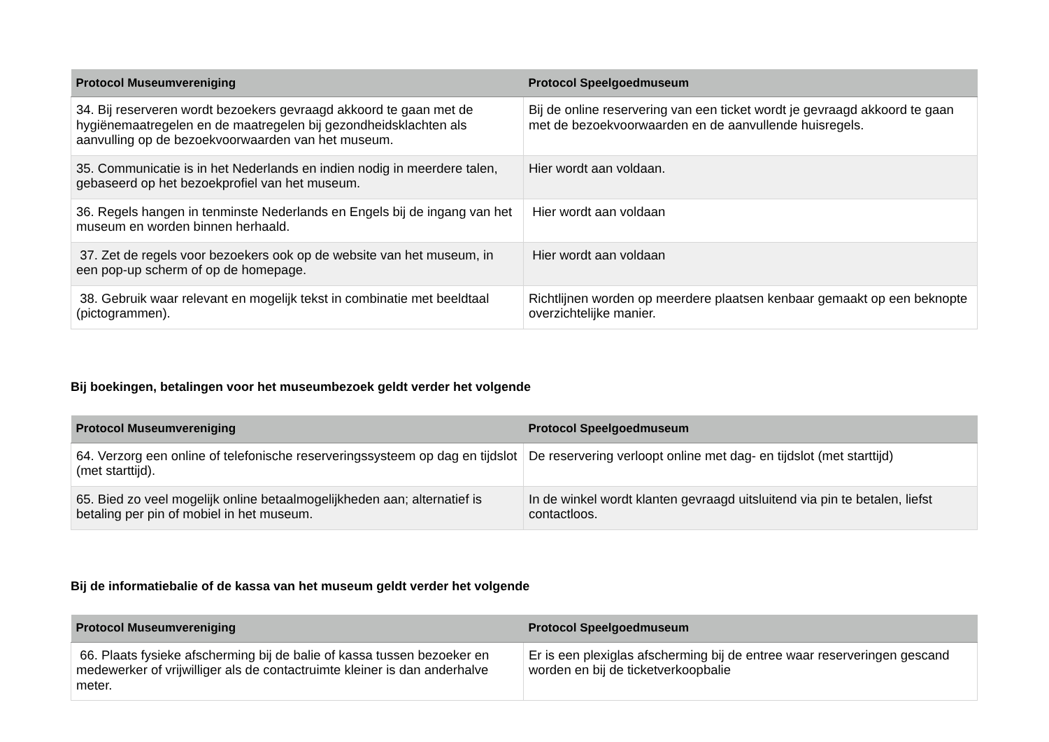| Protocol Museumvereniging | Protocol Speelgoedmuseum |
| --- | --- |
| 34. Bij reserveren wordt bezoekers gevraagd akkoord te gaan met de hygiënemaatregelen en de maatregelen bij gezondheidsklachten als aanvulling op de bezoekvoorwaarden van het museum. | Bij de online reservering van een ticket wordt je gevraagd akkoord te gaan met de bezoekvoorwaarden en de aanvullende huisregels. |
| 35. Communicatie is in het Nederlands en indien nodig in meerdere talen, gebaseerd op het bezoekprofiel van het museum. | Hier wordt aan voldaan. |
| 36. Regels hangen in tenminste Nederlands en Engels bij de ingang van het museum en worden binnen herhaald. | Hier wordt aan voldaan |
| 37. Zet de regels voor bezoekers ook op de website van het museum, in een pop-up scherm of op de homepage. | Hier wordt aan voldaan |
| 38. Gebruik waar relevant en mogelijk tekst in combinatie met beeldtaal (pictogrammen). | Richtlijnen worden op meerdere plaatsen kenbaar gemaakt op een beknopte overzichtelijke manier. |
Bij boekingen, betalingen voor het museumbezoek geldt verder het volgende
| Protocol Museumvereniging | Protocol Speelgoedmuseum |
| --- | --- |
| 64. Verzorg een online of telefonische reserveringssysteem op dag en tijdslot (met starttijd). | De reservering verloopt online met dag- en tijdslot (met starttijd) |
| 65. Bied zo veel mogelijk online betaalmogelijkheden aan; alternatief is betaling per pin of mobiel in het museum. | In de winkel wordt klanten gevraagd uitsluitend via pin te betalen, liefst contactloos. |
Bij de informatiebalie of de kassa van het museum geldt verder het volgende
| Protocol Museumvereniging | Protocol Speelgoedmuseum |
| --- | --- |
| 66. Plaats fysieke afscherming bij de balie of kassa tussen bezoeker en medewerker of vrijwilliger als de contactruimte kleiner is dan anderhalve meter. | Er is een plexiglas afscherming bij de entree waar reserveringen gescand worden en bij de ticketverkoopbalie |